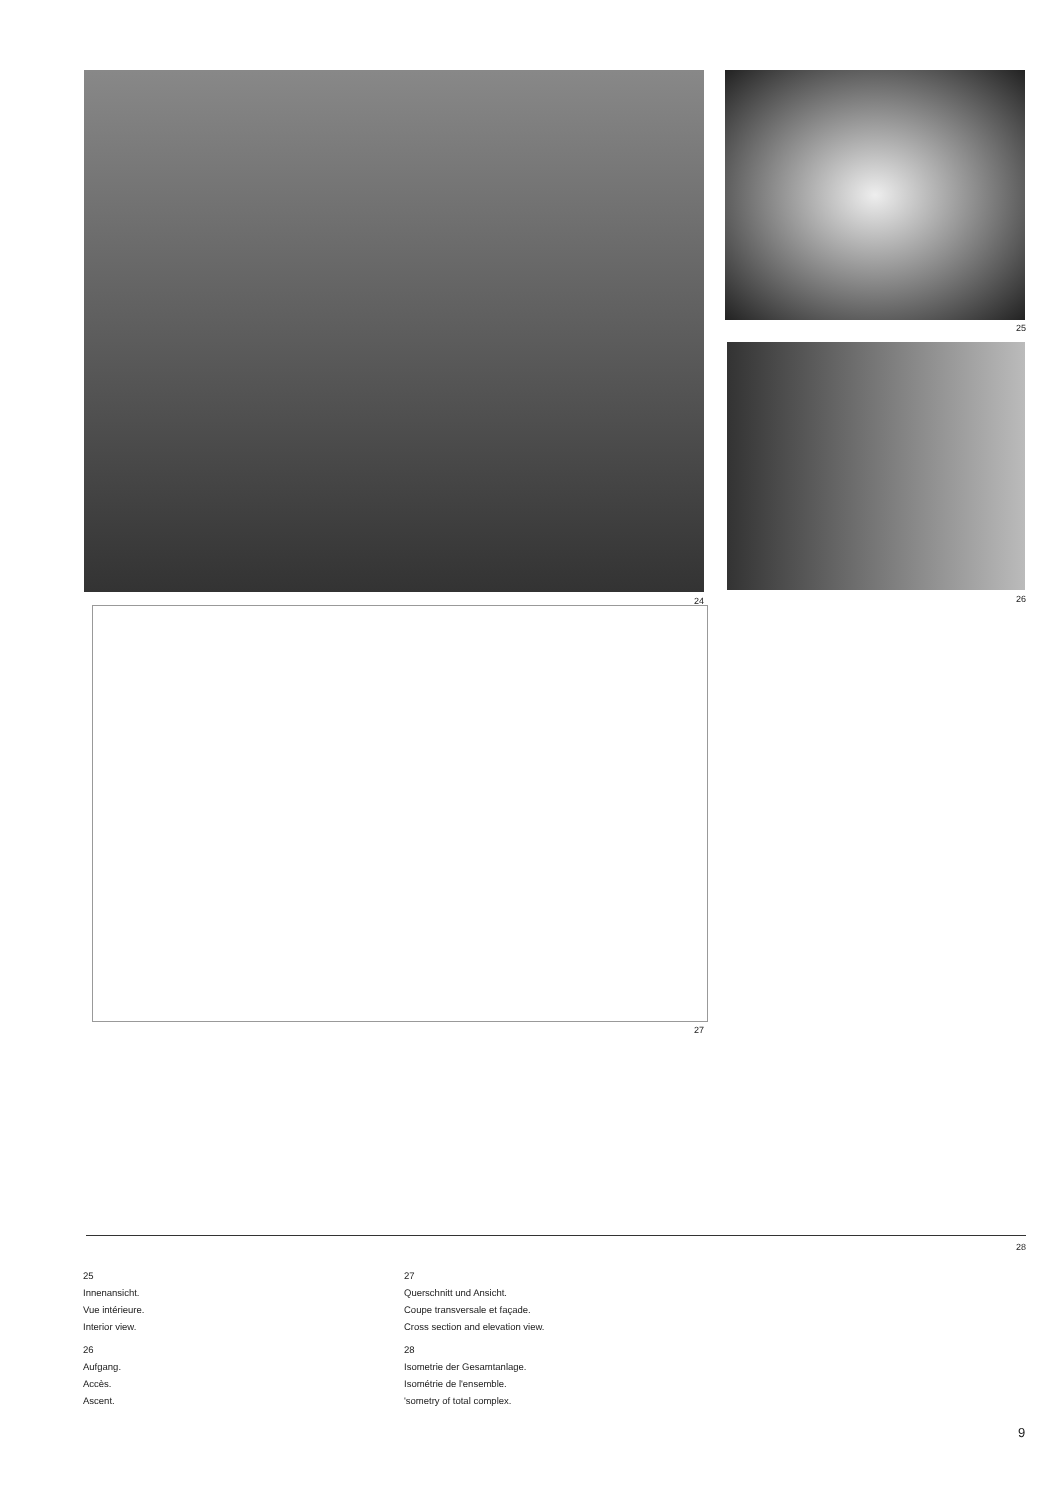24
25
26
27
28
25
Innenansicht.
Vue intérieure.
Interior view.
26
Aufgang.
Accès.
Ascent.
27
Querschnitt und Ansicht.
Coupe transversale et façade.
Cross section and elevation view.
28
Isometrie der Gesamtanlage.
Isométrie de l'ensemble.
'sometry of total complex.
9